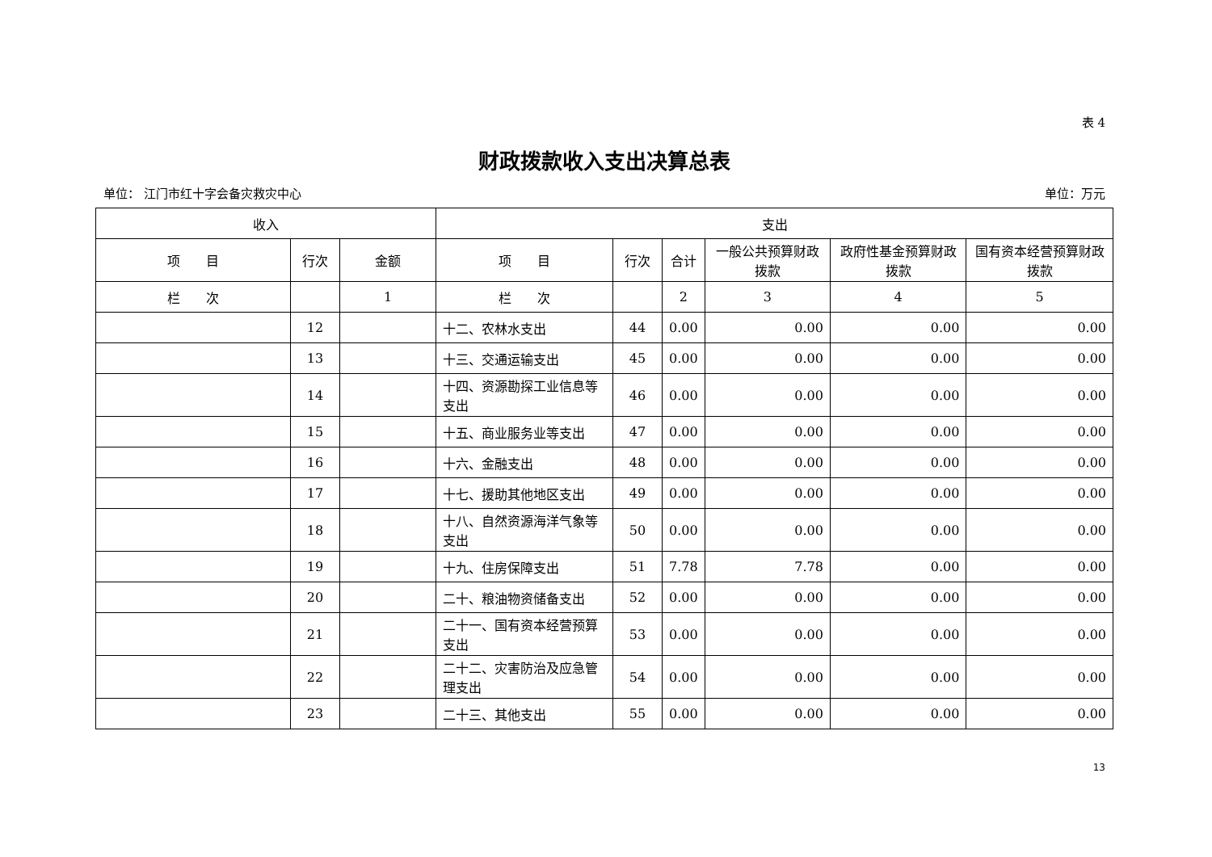表 4
财政拨款收入支出决算总表
单位： 江门市红十字会备灾救灾中心 单位：万元
| 收入 | | | 支出 | | | | | |
| --- | --- | --- | --- | --- | --- | --- | --- | --- |
| 项 目 | 行次 | 金额 | 项 目 | 行次 | 合计 | 一般公共预算财政拨款 | 政府性基金预算财政拨款 | 国有资本经营预算财政拨款 |
| 栏 次 | | 1 | 栏 次 | | 2 | 3 | 4 | 5 |
| | 12 | | 十二、农林水支出 | 44 | 0.00 | 0.00 | 0.00 | 0.00 |
| | 13 | | 十三、交通运输支出 | 45 | 0.00 | 0.00 | 0.00 | 0.00 |
| | 14 | | 十四、资源勘探工业信息等支出 | 46 | 0.00 | 0.00 | 0.00 | 0.00 |
| | 15 | | 十五、商业服务业等支出 | 47 | 0.00 | 0.00 | 0.00 | 0.00 |
| | 16 | | 十六、金融支出 | 48 | 0.00 | 0.00 | 0.00 | 0.00 |
| | 17 | | 十七、援助其他地区支出 | 49 | 0.00 | 0.00 | 0.00 | 0.00 |
| | 18 | | 十八、自然资源海洋气象等支出 | 50 | 0.00 | 0.00 | 0.00 | 0.00 |
| | 19 | | 十九、住房保障支出 | 51 | 7.78 | 7.78 | 0.00 | 0.00 |
| | 20 | | 二十、粮油物资储备支出 | 52 | 0.00 | 0.00 | 0.00 | 0.00 |
| | 21 | | 二十一、国有资本经营预算支出 | 53 | 0.00 | 0.00 | 0.00 | 0.00 |
| | 22 | | 二十二、灾害防治及应急管理支出 | 54 | 0.00 | 0.00 | 0.00 | 0.00 |
| | 23 | | 二十三、其他支出 | 55 | 0.00 | 0.00 | 0.00 | 0.00 |
13